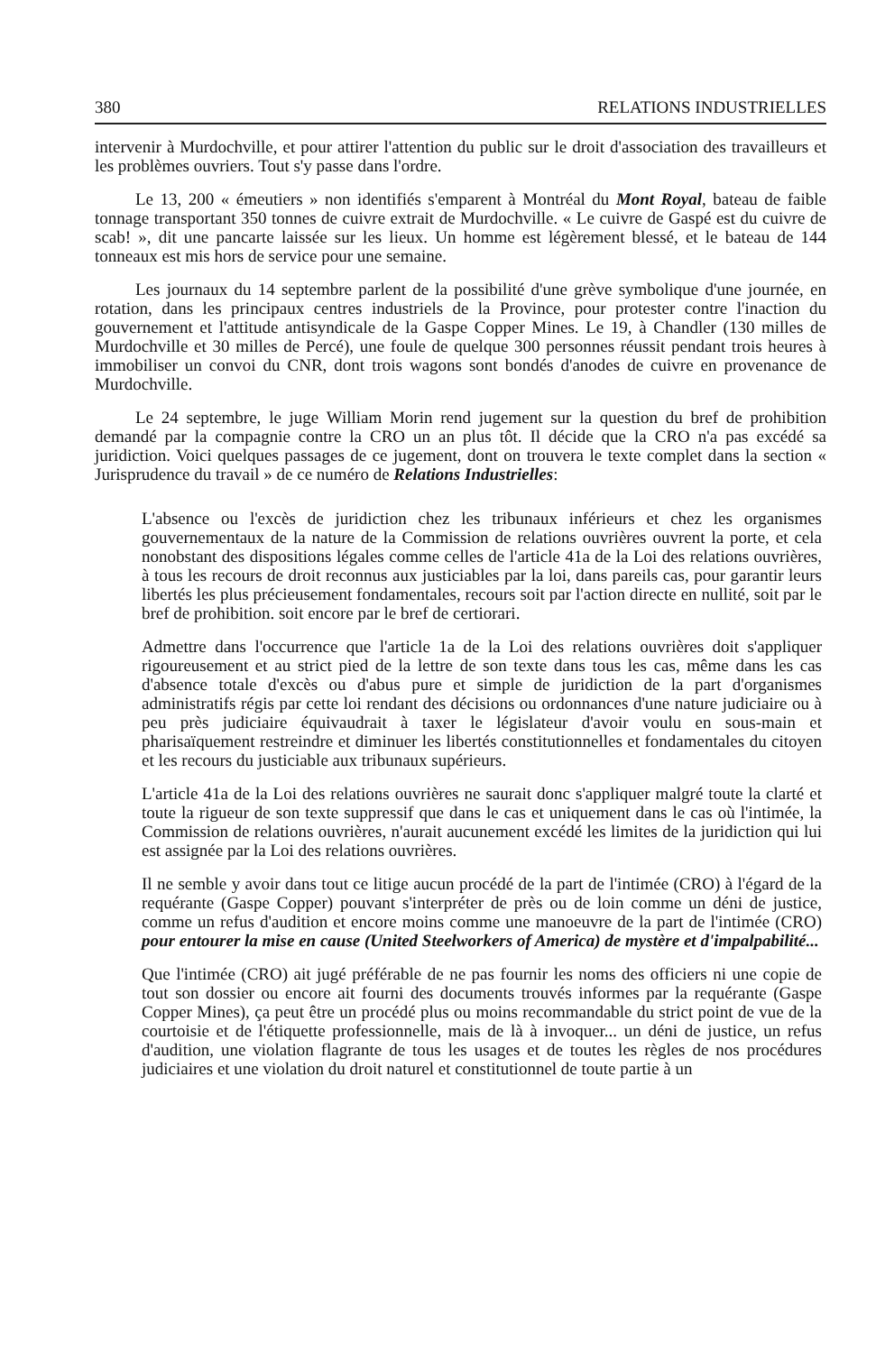380 RELATIONS INDUSTRIELLES
intervenir à Murdochville, et pour attirer l'attention du public sur le droit d'association des travailleurs et les problèmes ouvriers. Tout s'y passe dans l'ordre.
Le 13, 200 « émeutiers » non identifiés s'emparent à Montréal du Mont Royal, bateau de faible tonnage transportant 350 tonnes de cuivre extrait de Murdochville. « Le cuivre de Gaspé est du cuivre de scab! », dit une pancarte laissée sur les lieux. Un homme est légèrement blessé, et le bateau de 144 tonneaux est mis hors de service pour une semaine.
Les journaux du 14 septembre parlent de la possibilité d'une grève symbolique d'une journée, en rotation, dans les principaux centres industriels de la Province, pour protester contre l'inaction du gouvernement et l'attitude antisyndicale de la Gaspe Copper Mines. Le 19, à Chandler (130 milles de Murdochville et 30 milles de Percé), une foule de quelque 300 personnes réussit pendant trois heures à immobiliser un convoi du CNR, dont trois wagons sont bondés d'anodes de cuivre en provenance de Murdochville.
Le 24 septembre, le juge William Morin rend jugement sur la question du bref de prohibition demandé par la compagnie contre la CRO un an plus tôt. Il décide que la CRO n'a pas excédé sa juridiction. Voici quelques passages de ce jugement, dont on trouvera le texte complet dans la section « Jurisprudence du travail » de ce numéro de Relations Industrielles:
L'absence ou l'excès de juridiction chez les tribunaux inférieurs et chez les organismes gouvernementaux de la nature de la Commission de relations ouvrières ouvrent la porte, et cela nonobstant des dispositions légales comme celles de l'article 41a de la Loi des relations ouvrières, à tous les recours de droit reconnus aux justiciables par la loi, dans pareils cas, pour garantir leurs libertés les plus précieusement fondamentales, recours soit par l'action directe en nullité, soit par le bref de prohibition. soit encore par le bref de certiorari.
Admettre dans l'occurrence que l'article 1a de la Loi des relations ouvrières doit s'appliquer rigoureusement et au strict pied de la lettre de son texte dans tous les cas, même dans les cas d'absence totale d'excès ou d'abus pure et simple de juridiction de la part d'organismes administratifs régis par cette loi rendant des décisions ou ordonnances d'une nature judiciaire ou à peu près judiciaire équivaudrait à taxer le législateur d'avoir voulu en sous-main et pharisaïquement restreindre et diminuer les libertés constitutionnelles et fondamentales du citoyen et les recours du justiciable aux tribunaux supérieurs.
L'article 41a de la Loi des relations ouvrières ne saurait donc s'appliquer malgré toute la clarté et toute la rigueur de son texte suppressif que dans le cas et uniquement dans le cas où l'intimée, la Commission de relations ouvrières, n'aurait aucunement excédé les limites de la juridiction qui lui est assignée par la Loi des relations ouvrières.
Il ne semble y avoir dans tout ce litige aucun procédé de la part de l'intimée (CRO) à l'égard de la requérante (Gaspe Copper) pouvant s'interpréter de près ou de loin comme un déni de justice, comme un refus d'audition et encore moins comme une manoeuvre de la part de l'intimée (CRO) pour entourer la mise en cause (United Steelworkers of America) de mystère et d'impalpabilité...
Que l'intimée (CRO) ait jugé préférable de ne pas fournir les noms des officiers ni une copie de tout son dossier ou encore ait fourni des documents trouvés informes par la requérante (Gaspe Copper Mines), ça peut être un procédé plus ou moins recommandable du strict point de vue de la courtoisie et de l'étiquette professionnelle, mais de là à invoquer... un déni de justice, un refus d'audition, une violation flagrante de tous les usages et de toutes les règles de nos procédures judiciaires et une violation du droit naturel et constitutionnel de toute partie à un